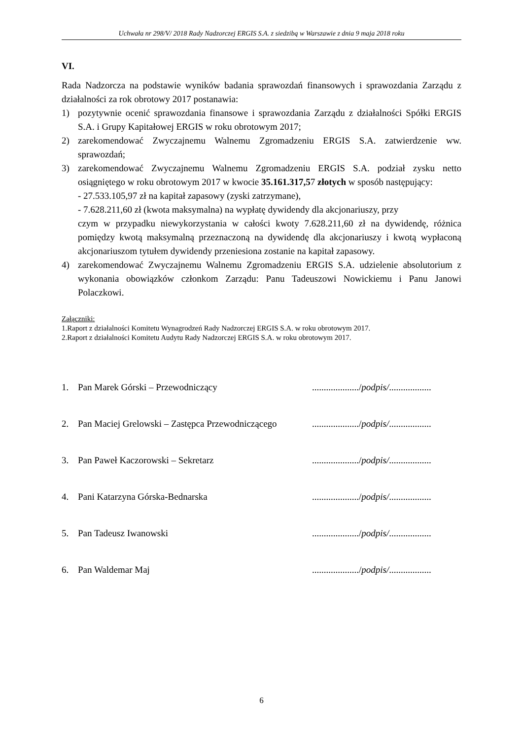Uchwała nr 298/V/ 2018 Rady Nadzorczej ERGIS S.A. z siedzibą w Warszawie z dnia 9 maja 2018 roku
VI.
Rada Nadzorcza na podstawie wyników badania sprawozdań finansowych i sprawozdania Zarządu z działalności za rok obrotowy 2017 postanawia:
1) pozytywnie ocenić sprawozdania finansowe i sprawozdania Zarządu z działalności Spółki ERGIS S.A. i Grupy Kapitałowej ERGIS w roku obrotowym 2017;
2) zarekomendować Zwyczajnemu Walnemu Zgromadzeniu ERGIS S.A. zatwierdzenie ww. sprawozdań;
3) zarekomendować Zwyczajnemu Walnemu Zgromadzeniu ERGIS S.A. podział zysku netto osiągniętego w roku obrotowym 2017 w kwocie 35.161.317,57 złotych w sposób następujący:
- 27.533.105,97 zł na kapitał zapasowy (zyski zatrzymane),
- 7.628.211,60 zł (kwota maksymalna) na wypłatę dywidendy dla akcjonariuszy, przy
czym w przypadku niewykorzystania w całości kwoty 7.628.211,60 zł na dywidendę, różnica pomiędzy kwotą maksymalną przeznaczoną na dywidendę dla akcjonariuszy i kwotą wypłaconą akcjonariuszom tytułem dywidendy przeniesiona zostanie na kapitał zapasowy.
4) zarekomendować Zwyczajnemu Walnemu Zgromadzeniu ERGIS S.A. udzielenie absolutorium z wykonania obowiązków członkom Zarządu: Panu Tadeuszowi Nowickiemu i Panu Janowi Polaczkowi.
Załączniki:
1.Raport z działalności Komitetu Wynagrodzeń Rady Nadzorczej ERGIS S.A. w roku obrotowym 2017.
2.Raport z działalności Komitetu Audytu Rady Nadzorczej ERGIS S.A. w roku obrotowym 2017.
1. Pan Marek Górski – Przewodniczący..................../podpis/..................
2. Pan Maciej Grelowski – Zastępca Przewodniczącego..................../podpis/..................
3. Pan Paweł Kaczorowski – Sekretarz..................../podpis/..................
4. Pani Katarzyna Górska-Bednarska..................../podpis/..................
5. Pan Tadeusz Iwanowski..................../podpis/..................
6. Pan Waldemar Maj..................../podpis/..................
6